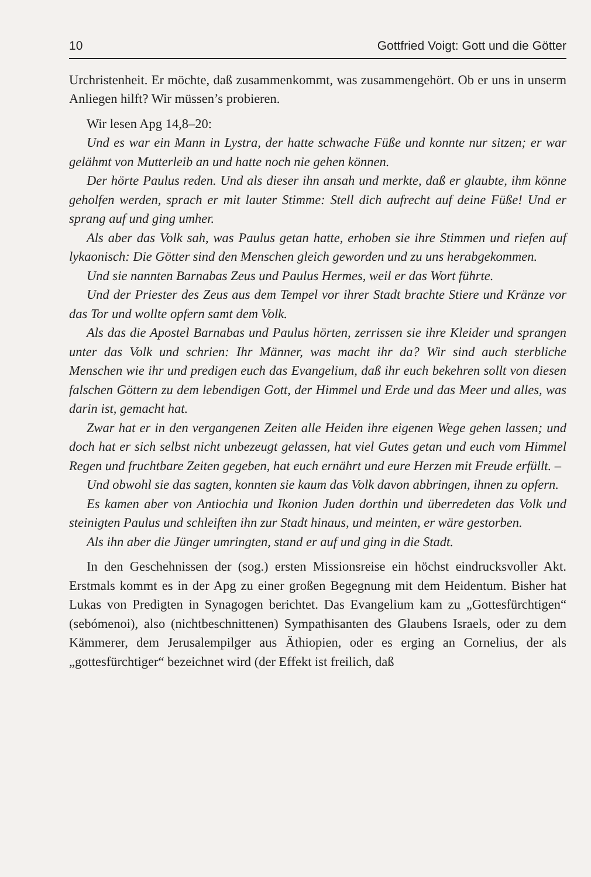10 Gottfried Voigt: Gott und die Götter
Urchristenheit. Er möchte, daß zusammenkommt, was zusammengehört. Ob er uns in unserm Anliegen hilft? Wir müssen’s probieren.
Wir lesen Apg 14,8–20:
Und es war ein Mann in Lystra, der hatte schwache Füße und konnte nur sitzen; er war gelähmt von Mutterleib an und hatte noch nie gehen können.
Der hörte Paulus reden. Und als dieser ihn ansah und merkte, daß er glaubte, ihm könne geholfen werden, sprach er mit lauter Stimme: Stell dich aufrecht auf deine Füße! Und er sprang auf und ging umher.
Als aber das Volk sah, was Paulus getan hatte, erhoben sie ihre Stimmen und riefen auf lykaonisch: Die Götter sind den Menschen gleich geworden und zu uns herabgekommen.
Und sie nannten Barnabas Zeus und Paulus Hermes, weil er das Wort führte.
Und der Priester des Zeus aus dem Tempel vor ihrer Stadt brachte Stiere und Kränze vor das Tor und wollte opfern samt dem Volk.
Als das die Apostel Barnabas und Paulus hörten, zerrissen sie ihre Kleider und sprangen unter das Volk und schrien: Ihr Männer, was macht ihr da? Wir sind auch sterbliche Menschen wie ihr und predigen euch das Evangelium, daß ihr euch bekehren sollt von diesen falschen Göttern zu dem lebendigen Gott, der Himmel und Erde und das Meer und alles, was darin ist, gemacht hat.
Zwar hat er in den vergangenen Zeiten alle Heiden ihre eigenen Wege gehen lassen; und doch hat er sich selbst nicht unbezeugt gelassen, hat viel Gutes getan und euch vom Himmel Regen und fruchtbare Zeiten gegeben, hat euch ernährt und eure Herzen mit Freude erfüllt. –
Und obwohl sie das sagten, konnten sie kaum das Volk davon abbringen, ihnen zu opfern.
Es kamen aber von Antiochia und Ikonion Juden dorthin und überredeten das Volk und steinigten Paulus und schleiften ihn zur Stadt hinaus, und meinten, er wäre gestorben.
Als ihn aber die Jünger umringten, stand er auf und ging in die Stadt.
In den Geschehnissen der (sog.) ersten Missionsreise ein höchst eindrucksvoller Akt. Erstmals kommt es in der Apg zu einer großen Begegnung mit dem Heidentum. Bisher hat Lukas von Predigten in Synagogen berichtet. Das Evangelium kam zu „Gottesfürchtigen“ (sebómenoi), also (nichtbeschnittenen) Sympathisanten des Glaubens Israels, oder zu dem Kämmerer, dem Jerusalempilger aus Äthiopien, oder es erging an Cornelius, der als „gottesfürchtiger“ bezeichnet wird (der Effekt ist freilich, daß